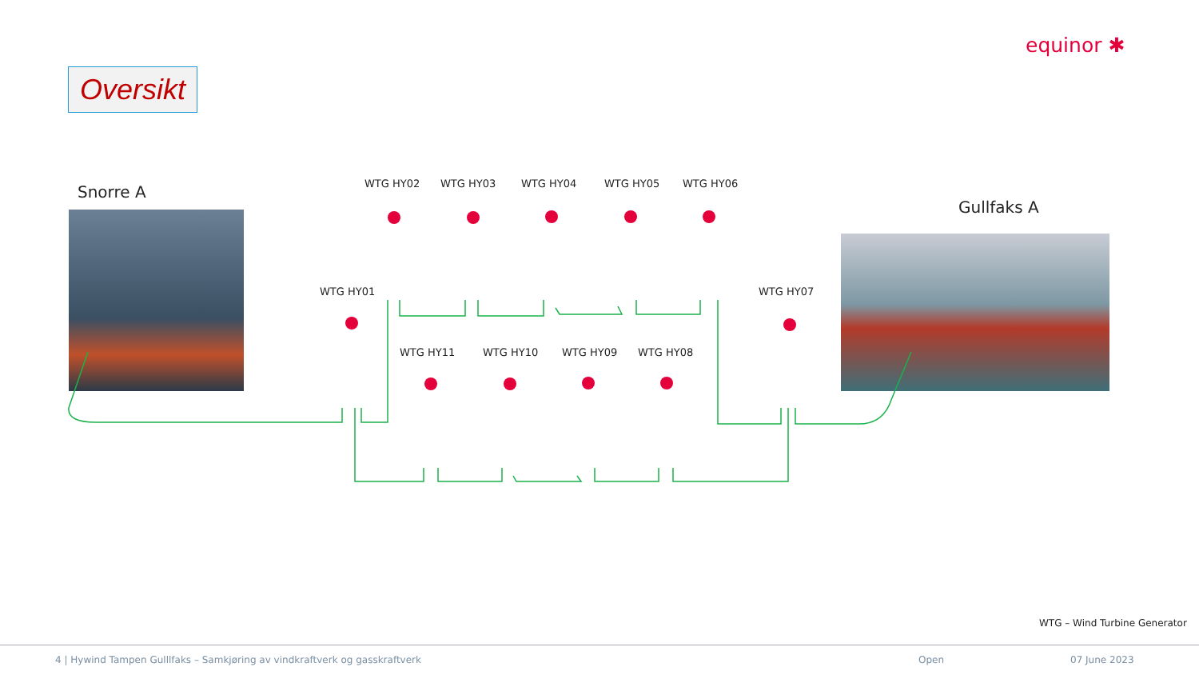equinor ✱
Oversikt
Snorre A
Gullfaks A
WTG HY02 WTG HY03 WTG HY04 WTG HY05 WTG HY06
WTG HY01 WTG HY07
WTG HY11 WTG HY10 WTG HY09 WTG HY08
WTG – Wind Turbine Generator
4 | Hywind Tampen Gulllfaks – Samkjøring av vindkraftverk og gasskraftverk
Open 07 June 2023